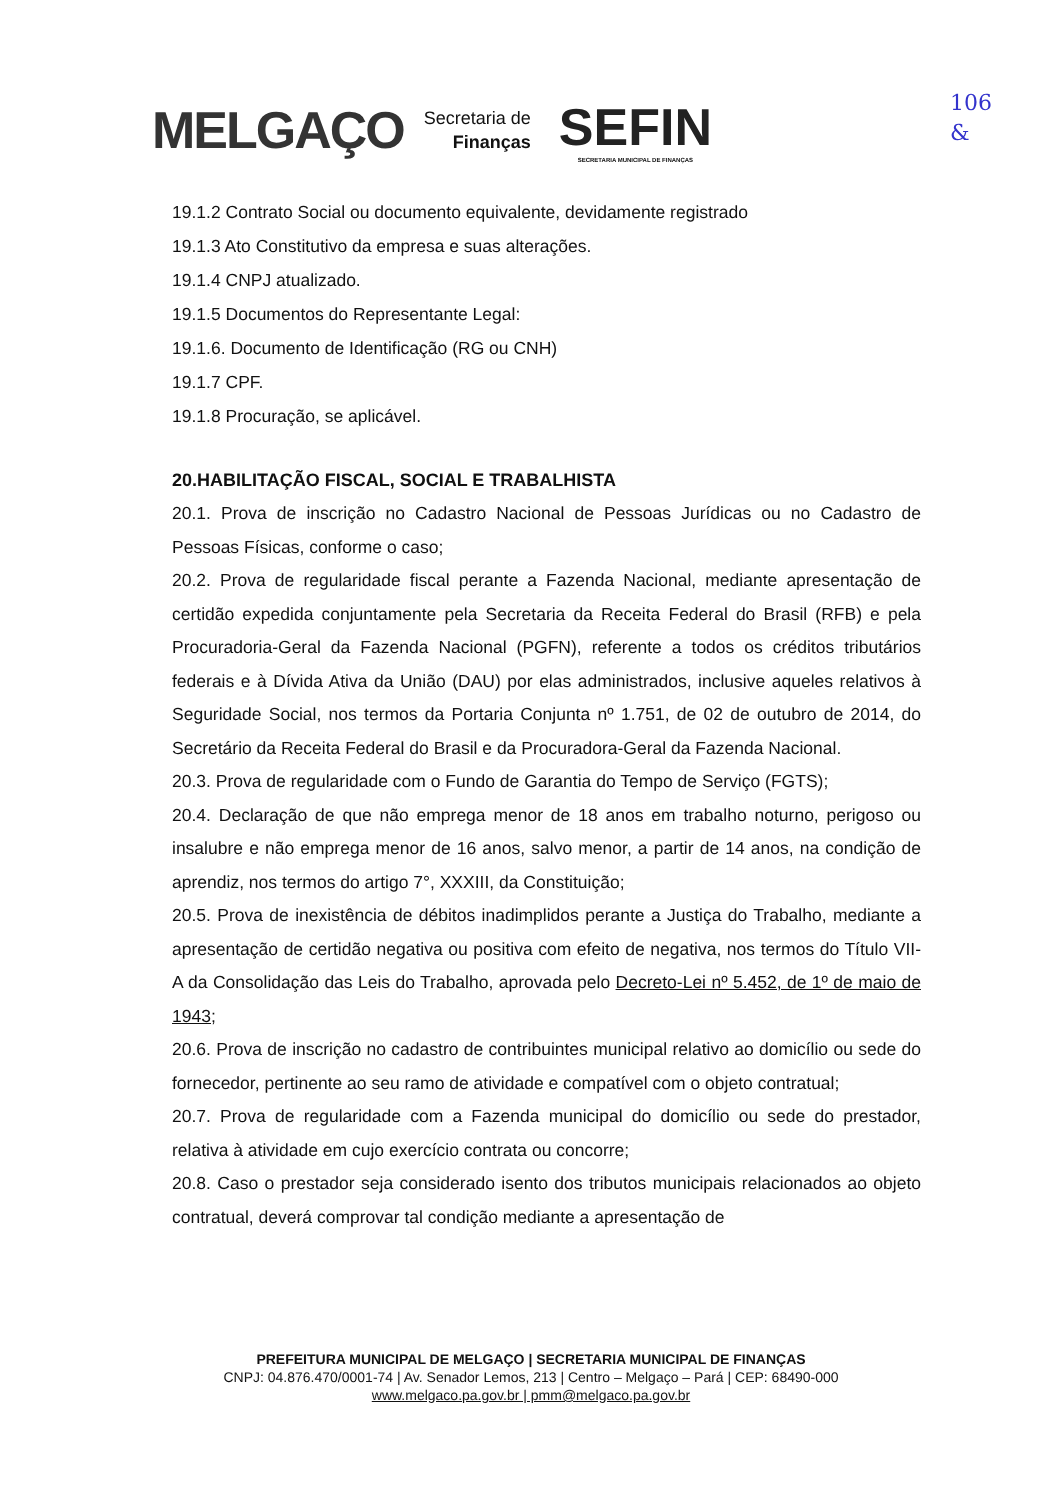MELGAÇO
Secretaria de
Finanças
SEFIN
SECRETARIA MUNICIPAL DE FINANÇAS
106
&
19.1.2 Contrato Social ou documento equivalente, devidamente registrado
19.1.3 Ato Constitutivo da empresa e suas alterações.
19.1.4 CNPJ atualizado.
19.1.5 Documentos do Representante Legal:
19.1.6. Documento de Identificação (RG ou CNH)
19.1.7 CPF.
19.1.8 Procuração, se aplicável.
20.HABILITAÇÃO FISCAL, SOCIAL E TRABALHISTA
20.1. Prova de inscrição no Cadastro Nacional de Pessoas Jurídicas ou no Cadastro de Pessoas Físicas, conforme o caso;
20.2. Prova de regularidade fiscal perante a Fazenda Nacional, mediante apresentação de certidão expedida conjuntamente pela Secretaria da Receita Federal do Brasil (RFB) e pela Procuradoria-Geral da Fazenda Nacional (PGFN), referente a todos os créditos tributários federais e à Dívida Ativa da União (DAU) por elas administrados, inclusive aqueles relativos à Seguridade Social, nos termos da Portaria Conjunta nº 1.751, de 02 de outubro de 2014, do Secretário da Receita Federal do Brasil e da Procuradora-Geral da Fazenda Nacional.
20.3. Prova de regularidade com o Fundo de Garantia do Tempo de Serviço (FGTS);
20.4. Declaração de que não emprega menor de 18 anos em trabalho noturno, perigoso ou insalubre e não emprega menor de 16 anos, salvo menor, a partir de 14 anos, na condição de aprendiz, nos termos do artigo 7°, XXXIII, da Constituição;
20.5. Prova de inexistência de débitos inadimplidos perante a Justiça do Trabalho, mediante a apresentação de certidão negativa ou positiva com efeito de negativa, nos termos do Título VII-A da Consolidação das Leis do Trabalho, aprovada pelo Decreto-Lei nº 5.452, de 1º de maio de 1943;
20.6. Prova de inscrição no cadastro de contribuintes municipal relativo ao domicílio ou sede do fornecedor, pertinente ao seu ramo de atividade e compatível com o objeto contratual;
20.7. Prova de regularidade com a Fazenda municipal do domicílio ou sede do prestador, relativa à atividade em cujo exercício contrata ou concorre;
20.8. Caso o prestador seja considerado isento dos tributos municipais relacionados ao objeto contratual, deverá comprovar tal condição mediante a apresentação de
PREFEITURA MUNICIPAL DE MELGAÇO | SECRETARIA MUNICIPAL DE FINANÇAS
CNPJ: 04.876.470/0001-74 | Av. Senador Lemos, 213 | Centro – Melgaço – Pará | CEP: 68490-000
www.melgaco.pa.gov.br | pmm@melgaco.pa.gov.br